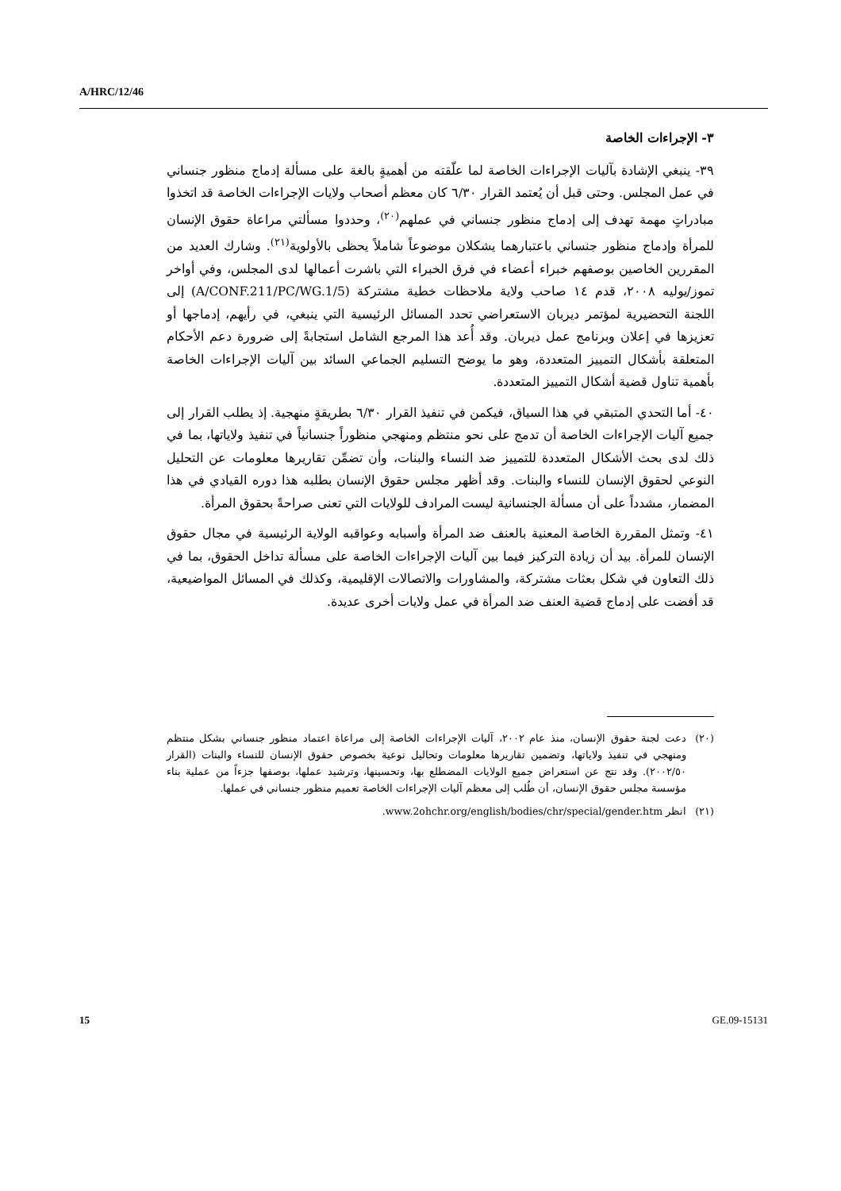A/HRC/12/46
٣- الإجراءات الخاصة
٣٩- ينبغي الإشادة بآليات الإجراءات الخاصة لما علّقته من أهميةٍ بالغة على مسألة إدماج منظور جنساني في عمل المجلس. وحتى قبل أن يُعتمد القرار ٦/٣٠ كان معظم أصحاب ولايات الإجراءات الخاصة قد اتخذوا مبادراتٍ مهمة تهدف إلى إدماج منظور جنساني في عملهم<sup>(٢٠)</sup>، وحددوا مسألتي مراعاة حقوق الإنسان للمرأة وإدماج منظور جنساني باعتبارهما يشكلان موضوعاً شاملاً يحظى بالأولوية<sup>(٢١)</sup>. وشارك العديد من المقررين الخاصين بوصفهم خبراء أعضاء في فرق الخبراء التي باشرت أعمالها لدى المجلس، وفي أواخر تموز/يوليه ٢٠٠٨، قدم ١٤ صاحب ولاية ملاحظات خطية مشتركة (A/CONF.211/PC/WG.1/5) إلى اللجنة التحضيرية لمؤتمر ديربان الاستعراضي تحدد المسائل الرئيسية التي ينبغي، في رأيهم، إدماجها أو تعزيزها في إعلان وبرنامج عمل ديربان. وقد أُعد هذا المرجع الشامل استجابةً إلى ضرورة دعم الأحكام المتعلقة بأشكال التمييز المتعددة، وهو ما يوضح التسليم الجماعي السائد بين آليات الإجراءات الخاصة بأهمية تناول قضية أشكال التمييز المتعددة.
٤٠- أما التحدي المتبقي في هذا السياق، فيكمن في تنفيذ القرار ٦/٣٠ بطريقةٍ منهجية. إذ يطلب القرار إلى جميع آليات الإجراءات الخاصة أن تدمج على نحو منتظم ومنهجي منظوراً جنسانياً في تنفيذ ولاياتها، بما في ذلك لدى بحث الأشكال المتعددة للتمييز ضد النساء والبنات، وأن تضمِّن تقاريرها معلومات عن التحليل النوعي لحقوق الإنسان للنساء والبنات. وقد أظهر مجلس حقوق الإنسان بطلبه هذا دوره القيادي في هذا المضمار، مشدداً على أن مسألة الجنسانية ليست المرادف للولايات التي تعنى صراحةً بحقوق المرأة.
٤١- وتمثل المقررة الخاصة المعنية بالعنف ضد المرأة وأسبابه وعواقبه الولاية الرئيسية في مجال حقوق الإنسان للمرأة. بيد أن زيادة التركيز فيما بين آليات الإجراءات الخاصة على مسألة تداخل الحقوق، بما في ذلك التعاون في شكل بعثات مشتركة، والمشاورات والاتصالات الإقليمية، وكذلك في المسائل المواضيعية، قد أفضت على إدماج قضية العنف ضد المرأة في عمل ولايات أخرى عديدة.
(٢٠) دعت لجنة حقوق الإنسان، منذ عام ٢٠٠٢، آليات الإجراءات الخاصة إلى مراعاة اعتماد منظور جنساني بشكل منتظم ومنهجي في تنفيذ ولاياتها، وتضمين تقاريرها معلومات وتحاليل نوعية بخصوص حقوق الإنسان للنساء والبنات (القرار ٢٠٠٢/٥٠). وقد نتج عن استعراض جميع الولايات المضطلع بها، وتحسينها، وترشيد عملها، بوصفها جزءاً من عملية بناء مؤسسة مجلس حقوق الإنسان، أن طُلب إلى معظم آليات الإجراءات الخاصة تعميم منظور جنساني في عملها.
(٢١) انظر www.2ohchr.org/english/bodies/chr/special/gender.htm.
15 GE.09-15131